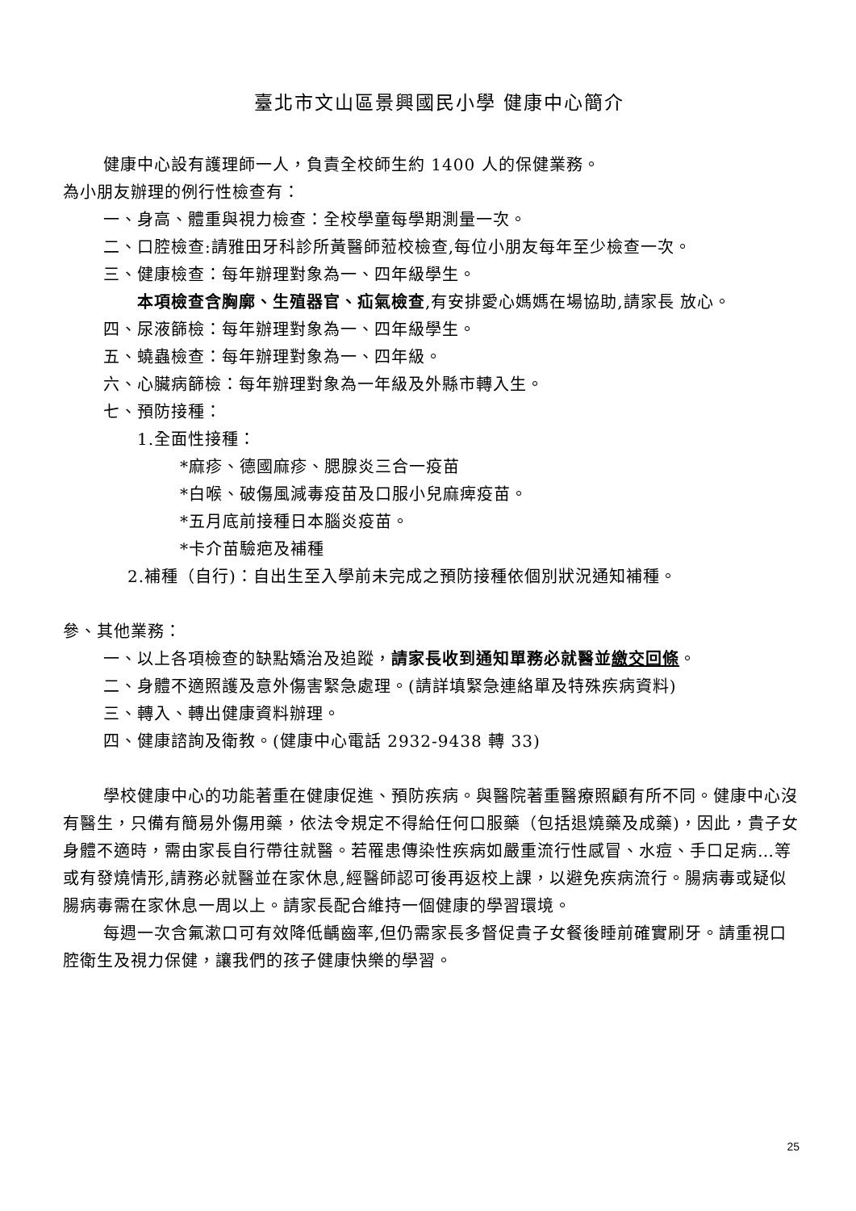臺北市文山區景興國民小學 健康中心簡介
健康中心設有護理師一人，負責全校師生約 1400 人的保健業務。
為小朋友辦理的例行性檢查有：
一、身高、體重與視力檢查：全校學童每學期測量一次。
二、口腔檢查:請雅田牙科診所黃醫師蒞校檢查,每位小朋友每年至少檢查一次。
三、健康檢查：每年辦理對象為一、四年級學生。
本項檢查含胸廓、生殖器官、疝氣檢查,有安排愛心媽媽在場協助,請家長 放心。
四、尿液篩檢：每年辦理對象為一、四年級學生。
五、蟯蟲檢查：每年辦理對象為一、四年級。
六、心臟病篩檢：每年辦理對象為一年級及外縣市轉入生。
七、預防接種：
1.全面性接種：
*麻疹、德國麻疹、腮腺炎三合一疫苗
*白喉、破傷風減毒疫苗及口服小兒麻痺疫苗。
*五月底前接種日本腦炎疫苗。
*卡介苗驗疤及補種
2.補種（自行)：自出生至入學前未完成之預防接種依個別狀況通知補種。
參、其他業務：
一、以上各項檢查的缺點矯治及追蹤，請家長收到通知單務必就醫並繳交回條。
二、身體不適照護及意外傷害緊急處理。(請詳填緊急連絡單及特殊疾病資料)
三、轉入、轉出健康資料辦理。
四、健康諮詢及衛教。(健康中心電話 2932-9438 轉 33)
學校健康中心的功能著重在健康促進、預防疾病。與醫院著重醫療照顧有所不同。健康中心沒有醫生，只備有簡易外傷用藥，依法令規定不得給任何口服藥（包括退燒藥及成藥)，因此，貴子女身體不適時，需由家長自行帶往就醫。若罹患傳染性疾病如嚴重流行性感冒、水痘、手口足病…等或有發燒情形,請務必就醫並在家休息,經醫師認可後再返校上課，以避免疾病流行。腸病毒或疑似腸病毒需在家休息一周以上。請家長配合維持一個健康的學習環境。
每週一次含氟漱口可有效降低齲齒率,但仍需家長多督促貴子女餐後睡前確實刷牙。請重視口腔衛生及視力保健，讓我們的孩子健康快樂的學習。
25